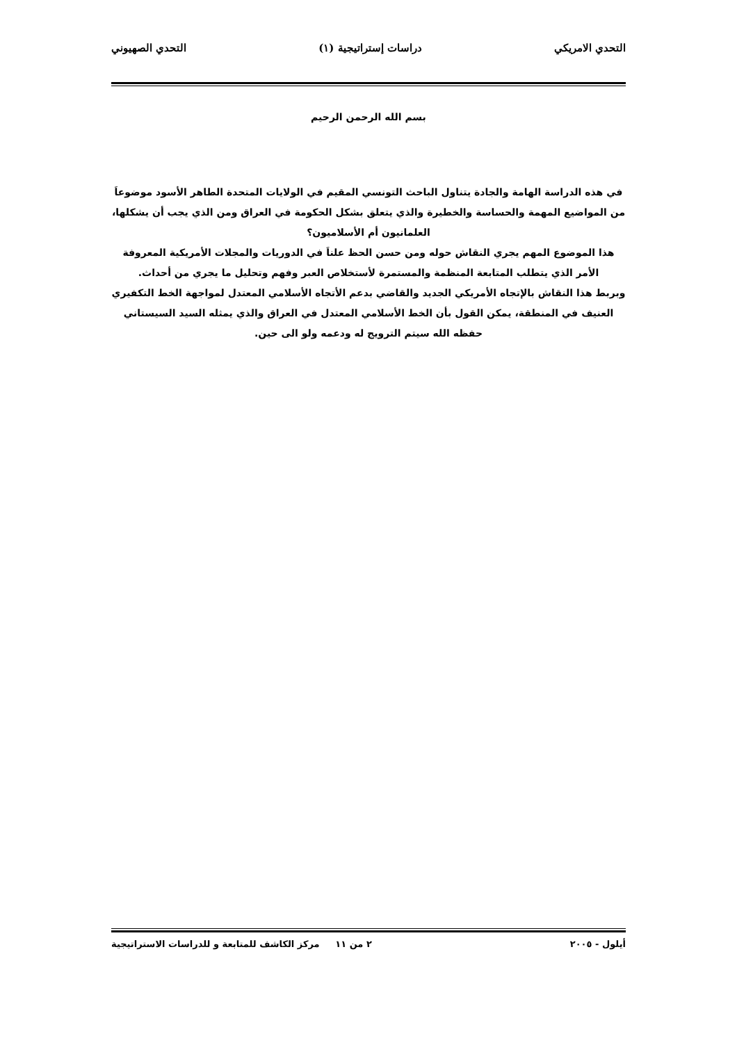التحدي الامريكي دراسات إستراتيجية (١) التحدي الصهيوني
بسم الله الرحمن الرحيم
في هذه الدراسة الهامة والجادة يتناول الباحث التونسي المقيم في الولايات المتحدة الطاهر الأسود موضوعاَ من المواضيع المهمة والحساسة والخطيرة والذي يتعلق بشكل الحكومة في العراق ومن الذي يجب أن يشكلها، العلمانيون أم الأسلاميون؟
هذا الموضوع المهم يجري النقاش حوله ومن حسن الحظ علناَ في الدوريات والمجلات الأمريكية المعروفة الأمر الذي يتطلب المتابعة المنظمة والمستمرة لأستخلاص العبر وفهم وتحليل ما يجري من أحداث.
وبربط هذا النقاش بالإتجاه الأمريكي الجديد والقاضي بدعم الأتجاه الأسلامي المعتدل لمواجهة الخط التكفيري العنيف في المنطقة، يمكن القول بأن الخط الأسلامي المعتدل في العراق والذي يمثله السيد السيستاني حفظه الله سيتم الترويج له ودعمه ولو الى حين.
أيلول - ٢٠٠٥ ٢ من ١١ مركز الكاشف للمتابعة و للدراسات الاستراتيجية